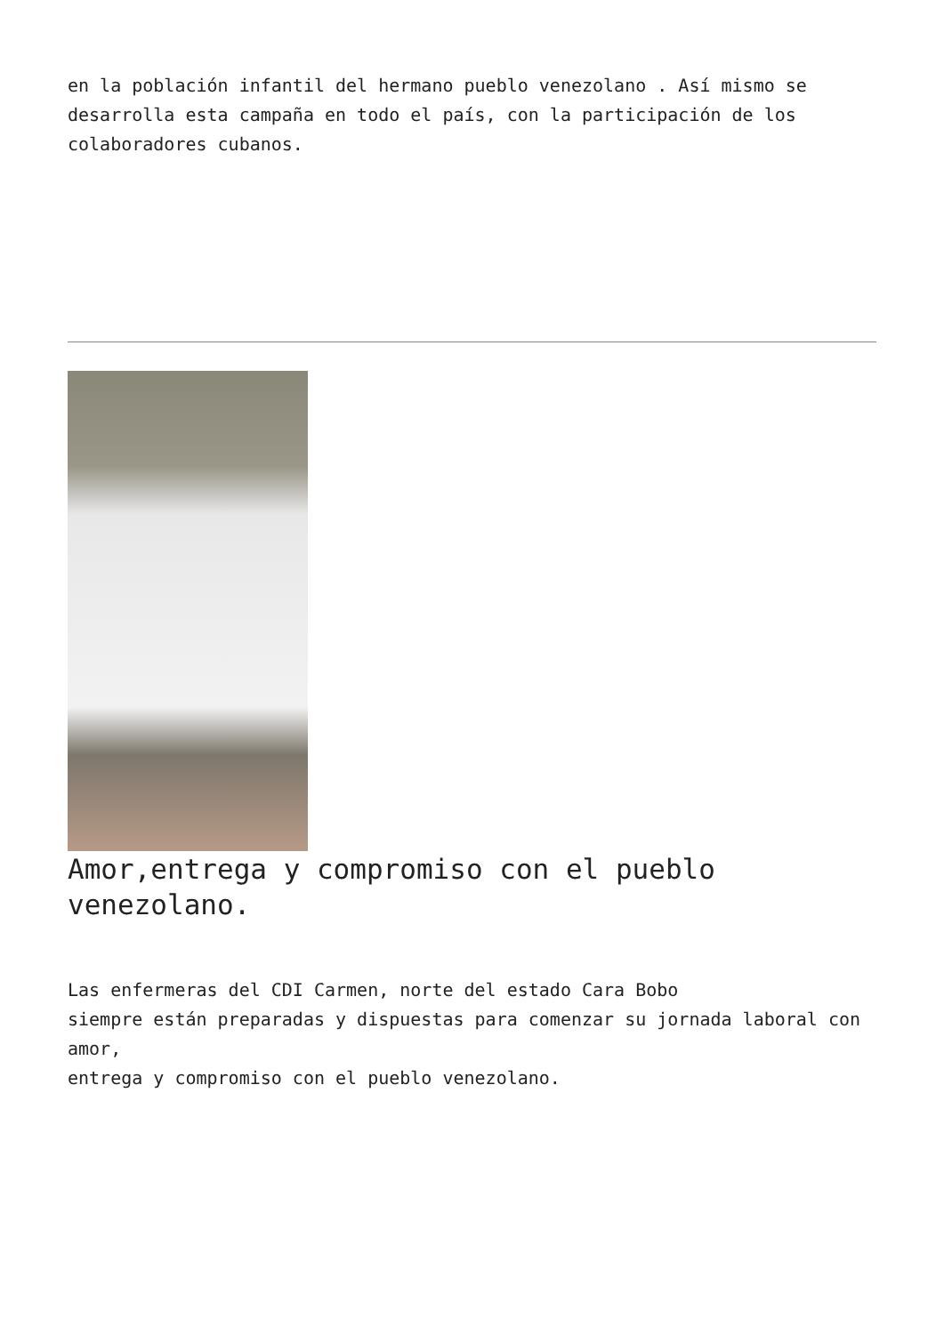en la población infantil del hermano pueblo venezolano . Así mismo se desarrolla esta campaña en todo el país, con la participación de los colaboradores cubanos.
Amor,entrega y compromiso con el pueblo venezolano.
Las enfermeras del CDI Carmen, norte del estado Cara Bobo
siempre están preparadas y dispuestas para comenzar su jornada laboral con amor,
entrega y compromiso con el pueblo venezolano.